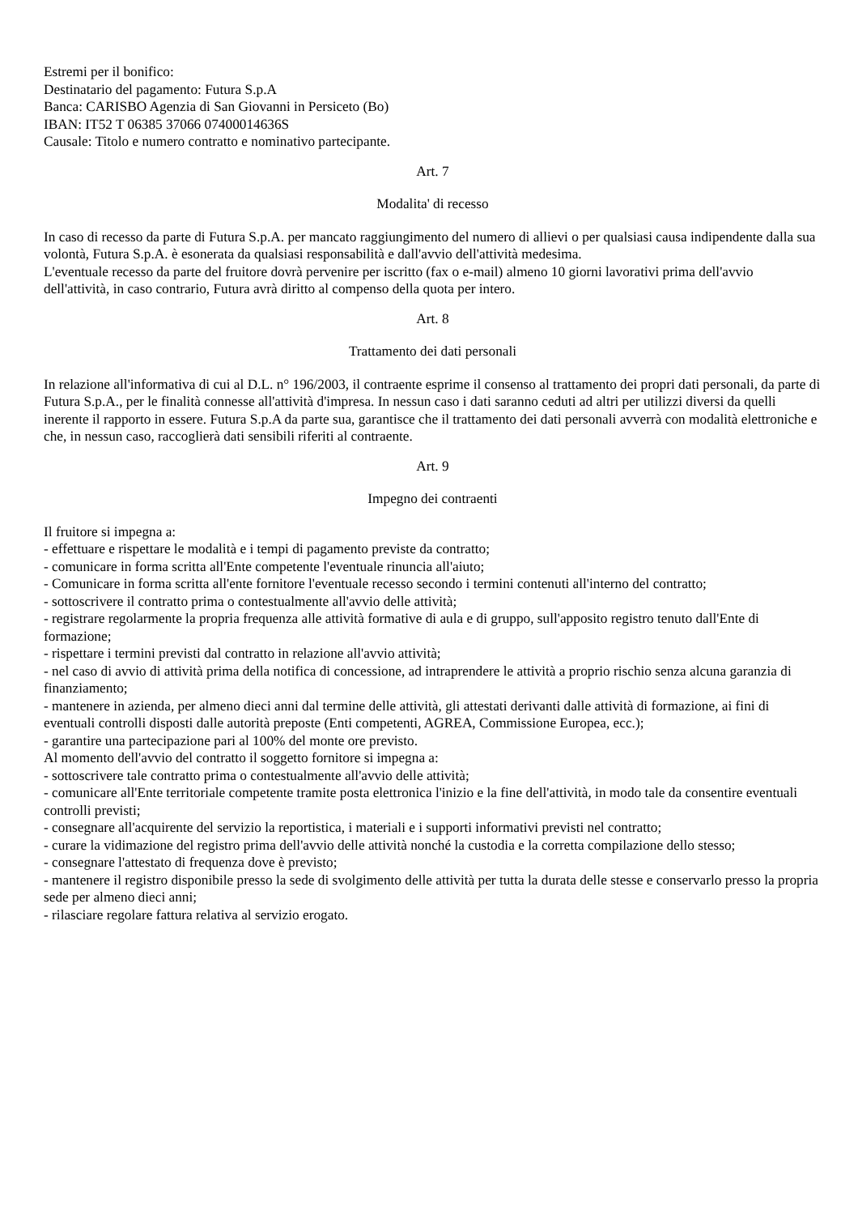Estremi per il bonifico:
Destinatario del pagamento: Futura S.p.A
Banca: CARISBO Agenzia di San Giovanni in Persiceto (Bo)
IBAN: IT52 T 06385 37066 07400014636S
Causale: Titolo e numero contratto e nominativo partecipante.
Art. 7
Modalita' di recesso
In caso di recesso da parte di Futura S.p.A. per mancato raggiungimento del numero di allievi o per qualsiasi causa indipendente dalla sua volontà, Futura S.p.A. è esonerata da qualsiasi responsabilità e dall'avvio dell'attività medesima.
L'eventuale recesso da parte del fruitore dovrà pervenire per iscritto (fax o e-mail) almeno 10 giorni lavorativi prima dell'avvio dell'attività, in caso contrario, Futura avrà diritto al compenso della quota per intero.
Art. 8
Trattamento dei dati personali
In relazione all'informativa di cui al D.L. n° 196/2003, il contraente esprime il consenso al trattamento dei propri dati personali, da parte di Futura S.p.A., per le finalità connesse all'attività d'impresa. In nessun caso i dati saranno ceduti ad altri per utilizzi diversi da quelli inerente il rapporto in essere. Futura S.p.A da parte sua, garantisce che il trattamento dei dati personali avverrà con modalità elettroniche e che, in nessun caso, raccoglierà dati sensibili riferiti al contraente.
Art. 9
Impegno dei contraenti
Il fruitore si impegna a:
- effettuare e rispettare le modalità e i tempi di pagamento previste da contratto;
- comunicare in forma scritta all'Ente competente l'eventuale rinuncia all'aiuto;
- Comunicare in forma scritta all'ente fornitore l'eventuale recesso secondo i termini contenuti all'interno del contratto;
- sottoscrivere il contratto prima o contestualmente all'avvio delle attività;
- registrare regolarmente la propria frequenza alle attività formative di aula e di gruppo, sull'apposito registro tenuto dall'Ente di formazione;
- rispettare i termini previsti dal contratto in relazione all'avvio attività;
- nel caso di avvio di attività prima della notifica di concessione, ad intraprendere le attività a proprio rischio senza alcuna garanzia di finanziamento;
- mantenere in azienda, per almeno dieci anni dal termine delle attività, gli attestati derivanti dalle attività di formazione, ai fini di eventuali controlli disposti dalle autorità preposte (Enti competenti, AGREA, Commissione Europea, ecc.);
- garantire una partecipazione pari al 100% del monte ore previsto.
Al momento dell'avvio del contratto il soggetto fornitore si impegna a:
- sottoscrivere tale contratto prima o contestualmente all'avvio delle attività;
- comunicare all'Ente territoriale competente tramite posta elettronica l'inizio e la fine dell'attività, in modo tale da consentire eventuali controlli previsti;
- consegnare all'acquirente del servizio la reportistica, i materiali e i supporti informativi previsti nel contratto;
- curare la vidimazione del registro prima dell'avvio delle attività nonché la custodia e la corretta compilazione dello stesso;
- consegnare l'attestato di frequenza dove è previsto;
- mantenere il registro disponibile presso la sede di svolgimento delle attività per tutta la durata delle stesse e conservarlo presso la propria sede per almeno dieci anni;
- rilasciare regolare fattura relativa al servizio erogato.